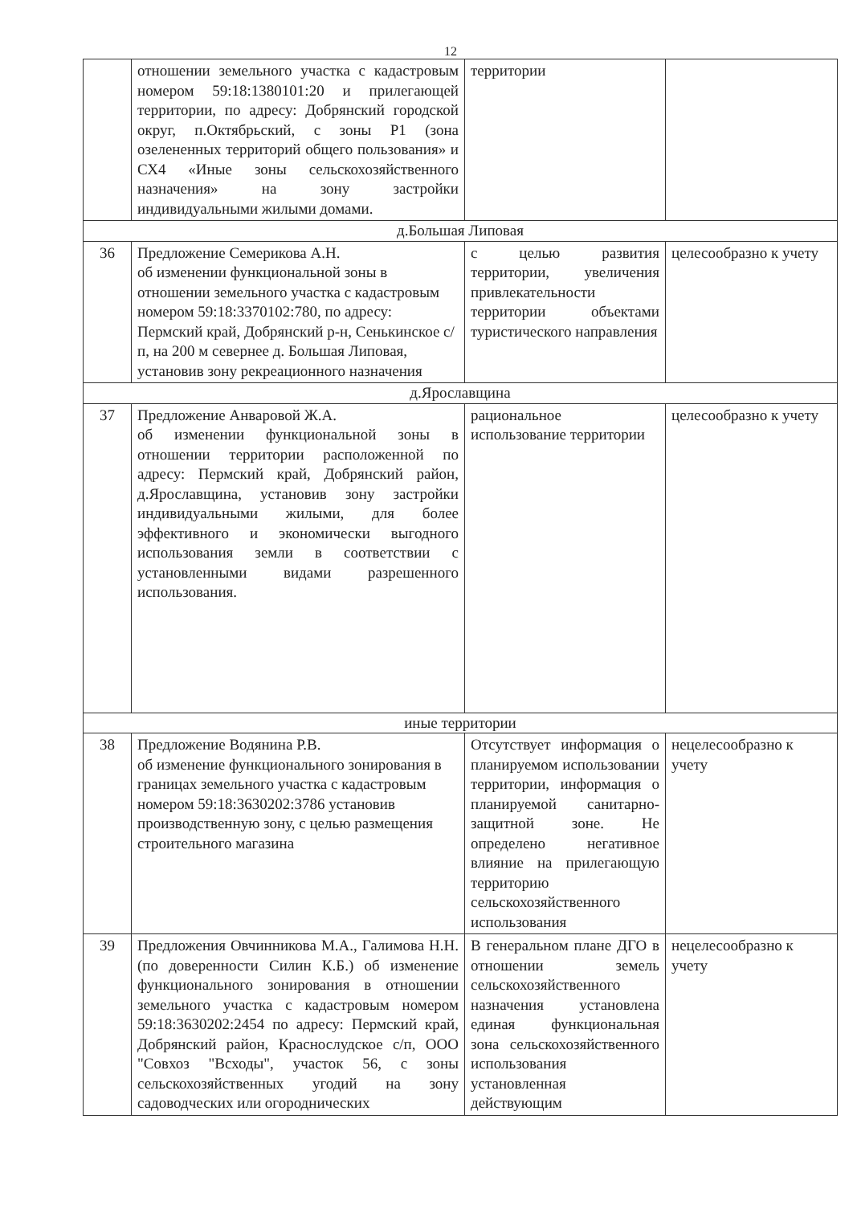12
| | отношении земельного участка с кадастровым номером 59:18:1380101:20 и прилегающей территории, по адресу: Добрянский городской округ, п.Октябрьский, с зоны Р1 (зона озелененных территорий общего пользования» и СХ4 «Иные зоны сельскохозяйственного назначения» на зону застройки индивидуальными жилыми домами. | территории | |
| д.Большая Липовая | | | |
| 36 | Предложение Семерикова А.Н. об изменении функциональной зоны в отношении земельного участка с кадастровым номером 59:18:3370102:780, по адресу: Пермский край, Добрянский р-н, Сенькинское с/п, на 200 м севернее д. Большая Липовая, установив зону рекреационного назначения | с целью развития территории, увеличения привлекательности территории объектами туристического направления | целесообразно к учету |
| д.Ярославщина | | | |
| 37 | Предложение Анваровой Ж.А. об изменении функциональной зоны в отношении территории расположенной по адресу: Пермский край, Добрянский район, д.Ярославщина, установив зону застройки индивидуальными жилыми, для более эффективного и экономически выгодного использования земли в соответствии с установленными видами разрешенного использования. | рациональное использование территории | целесообразно к учету |
| иные территории | | | |
| 38 | Предложение Водянина Р.В. об изменение функционального зонирования в границах земельного участка с кадастровым номером 59:18:3630202:3786 установив производственную зону, с целью размещения строительного магазина | Отсутствует информация о планируемом использовании территории, информация о планируемой санитарно-защитной зоне. Не определено негативное влияние на прилегающую территорию сельскохозяйственного использования | нецелесообразно к учету |
| 39 | Предложения Овчинникова М.А., Галимова Н.Н. (по доверенности Силин К.Б.) об изменение функционального зонирования в отношении земельного участка с кадастровым номером 59:18:3630202:2454 по адресу: Пермский край, Добрянский район, Краснослудское с/п, ООО "Совхоз "Всходы", участок 56, с зоны сельскохозяйственных угодий на зону садоводческих или огороднических | В генеральном плане ДГО в отношении земель сельскохозяйственного назначения установлена единая функциональная зона сельскохозяйственного использования установленная действующим | нецелесообразно к учету |